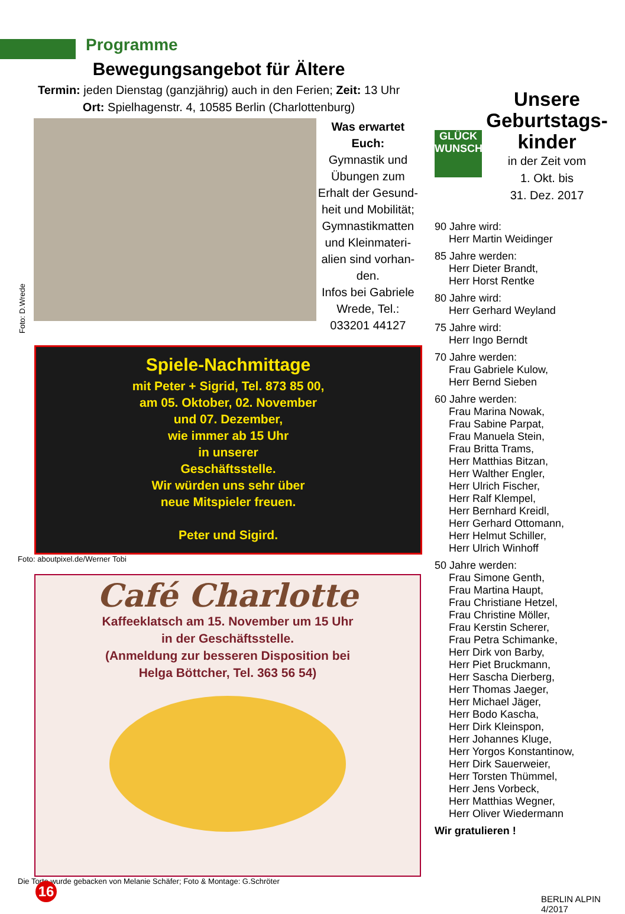Programme
Bewegungsangebot für Ältere
Termin: jeden Dienstag (ganzjährig) auch in den Ferien; Zeit: 13 Uhr
Ort: Spielhagenstr. 4, 10585 Berlin (Charlottenburg)
Foto: D.Wrede
Was erwartet Euch:
Gymnastik und Übungen zum Erhalt der Gesund-heit und Mobilität; Gymnastikmatten und Kleinmateri-alien sind vorhan-den.
Infos bei Gabriele Wrede, Tel.: 033201 44127
Spiele-Nachmittage
mit Peter + Sigrid, Tel. 873 85 00,
am 05. Oktober, 02. November
und 07. Dezember,
wie immer ab 15 Uhr
in unserer
Geschäftsstelle.
Wir würden uns sehr über
neue Mitspieler freuen.
Peter und Sigird.
Foto: aboutpixel.de/Werner Tobi
Café Charlotte
Kaffeeklatsch am 15. November um 15 Uhr
in der Geschäftsstelle.
(Anmeldung zur besseren Disposition bei
Helga Böttcher, Tel. 363 56 54)
Die Torte wurde gebacken von Melanie Schäfer; Foto & Montage: G.Schröter
GLÜCK WUNSCH
Unsere Geburtstags-kinder
in der Zeit vom
1. Okt. bis
31. Dez. 2017
90 Jahre wird:
Herr Martin Weidinger
85 Jahre werden:
Herr Dieter Brandt,
Herr Horst Rentke
80 Jahre wird:
Herr Gerhard Weyland
75 Jahre wird:
Herr Ingo Berndt
70 Jahre werden:
Frau Gabriele Kulow,
Herr Bernd Sieben
60 Jahre werden:
Frau Marina Nowak,
Frau Sabine Parpat,
Frau Manuela Stein,
Frau Britta Trams,
Herr Matthias Bitzan,
Herr Walther Engler,
Herr Ulrich Fischer,
Herr Ralf Klempel,
Herr Bernhard Kreidl,
Herr Gerhard Ottomann,
Herr Helmut Schiller,
Herr Ulrich Winhoff
50 Jahre werden:
Frau Simone Genth,
Frau Martina Haupt,
Frau Christiane Hetzel,
Frau Christine Möller,
Frau Kerstin Scherer,
Frau Petra Schimanke,
Herr Dirk von Barby,
Herr Piet Bruckmann,
Herr Sascha Dierberg,
Herr Thomas Jaeger,
Herr Michael Jäger,
Herr Bodo Kascha,
Herr Dirk Kleinspon,
Herr Johannes Kluge,
Herr Yorgos Konstantinow,
Herr Dirk Sauerweier,
Herr Torsten Thümmel,
Herr Jens Vorbeck,
Herr Matthias Wegner,
Herr Oliver Wiedermann
Wir gratulieren !
16
BERLIN ALPIN 4/2017